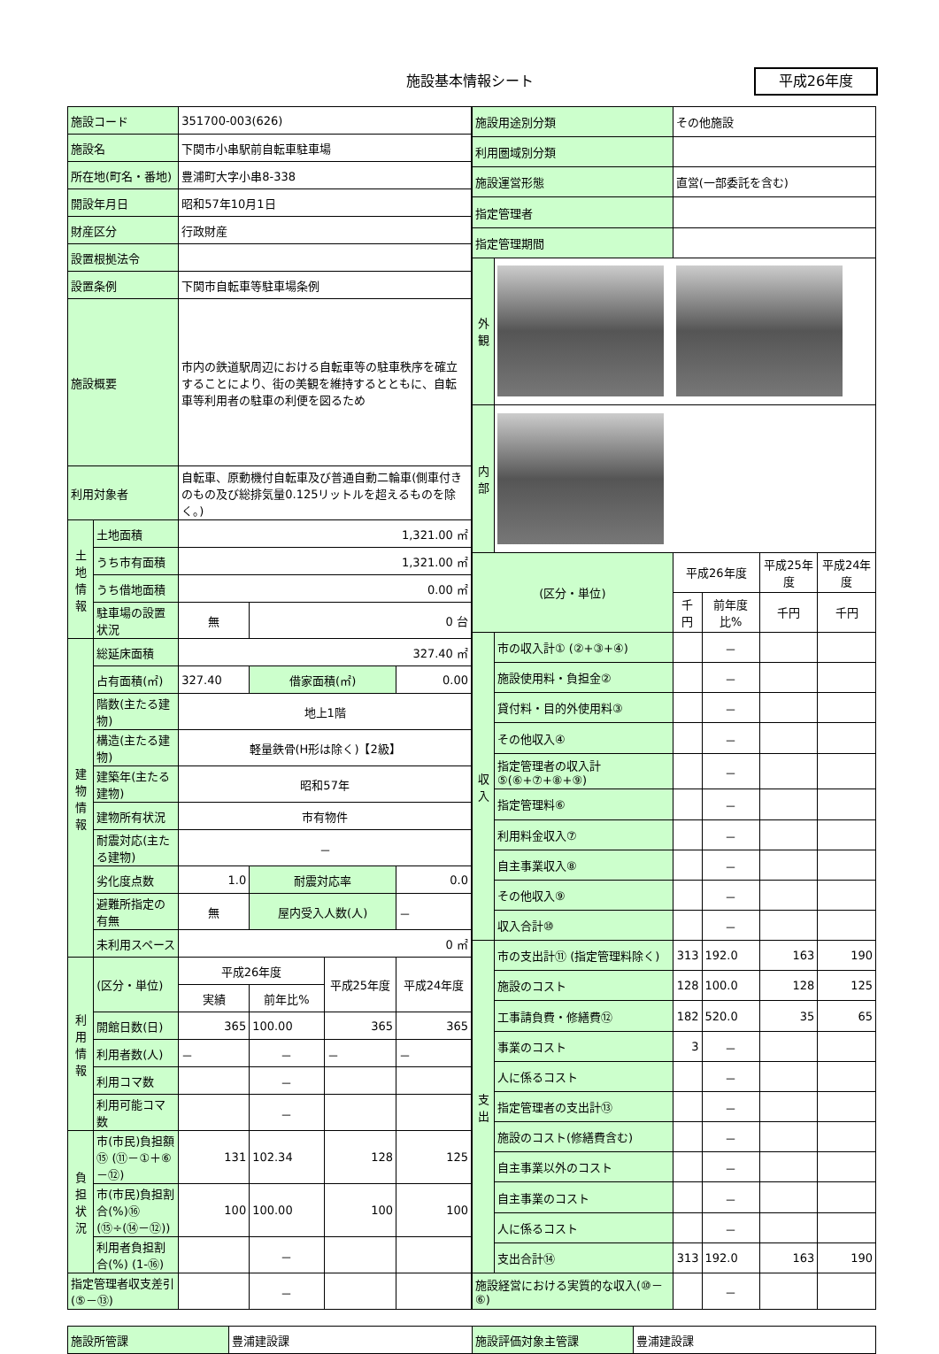施設基本情報シート 平成26年度
| 施設コード | | 351700-003(626) | | | |
| 施設名 | | 下関市小串駅前自転車駐車場 | | | |
| 所在地(町名・番地) | | 豊浦町大字小串8-338 | | | |
| 開設年月日 | | 昭和57年10月1日 | | | |
| 財産区分 | | 行政財産 | | | |
| 設置根拠法令 | | | | | |
| 設置条例 | | 下関市自転車等駐車場条例 | | | |
| 施設概要 | | 市内の鉄道駅周辺における自転車等の駐車秩序を確立することにより、街の美観を維持するとともに、自転車等利用者の駐車の利便を図るため | | | |
| 利用対象者 | | 自転車、原動機付自転車及び普通自動二輪車(側車付きのもの及び総排気量0.125リットルを超えるものを除く。) | | | |
| 土地情報 | 土地面積 | 1,321.00 ㎡ | | | |
| | うち市有面積 | 1,321.00 ㎡ | | | |
| | うち借地面積 | 0.00 ㎡ | | | |
| | 駐車場の設置状況 | 無 | 0 台 | | |
| 建物情報 | 総延床面積 | 327.40 ㎡ | | | |
| | 占有面積(㎡) | 327.40 | 借家面積(㎡) | | 0.00 |
| | 階数(主たる建物) | 地上1階 | | | |
| | 構造(主たる建物) | 軽量鉄骨(H形は除く)【2級】 | | | |
| | 建築年(主たる建物) | 昭和57年 | | | |
| | 建物所有状況 | 市有物件 | | | |
| | 耐震対応(主たる建物) | － | | | |
| | 劣化度点数 | 1.0 | 耐震対応率 | | 0.0 |
| | 避難所指定の有無 | 無 | 屋内受入人数(人) | | － |
| | 未利用スペース | 0 ㎡ | | | |
| 利用情報 | (区分・単位) | 平成26年度 | | 平成25年度 | 平成24年度 |
| | | 実績 | 前年比% | | |
| | 開館日数(日) | 365 | 100.00 | 365 | 365 |
| | 利用者数(人) | － | － | － | － |
| | 利用コマ数 | | － | | |
| | 利用可能コマ数 | | － | | |
| 負担状況 | 市(市民)負担額⑮ (⑪－①＋⑥－⑫) | 131 | 102.34 | 128 | 125 |
| | 市(市民)負担割合(%)⑯ (⑮÷(⑭－⑫)) | 100 | 100.00 | 100 | 100 |
| | 利用者負担割合(%) (1-⑯) | | － | | |
| 指定管理者収支差引 (⑤－⑬) | | | － | | |
| 施設用途別分類 | | その他施設 | | | |
| 利用圏域別分類 | | | | | |
| 施設運営形態 | | 直営(一部委託を含む) | | | |
| 指定管理者 | | | | | |
| 指定管理期間 | | | | | |
| 外観 | | | | | |
| 内部 | | | | | |
| (区分・単位) | | 平成26年度 | | 平成25年度 | 平成24年度 |
| | | 千円 | 前年度比% | 千円 | 千円 |
| 収入 | 市の収入計① (②+③+④) | | － | | |
| | 施設使用料・負担金② | | － | | |
| | 貸付料・目的外使用料③ | | － | | |
| | その他収入④ | | － | | |
| | 指定管理者の収入計 ⑤(⑥+⑦+⑧+⑨) | | － | | |
| | 指定管理料⑥ | | － | | |
| | 利用料金収入⑦ | | － | | |
| | 自主事業収入⑧ | | － | | |
| | その他収入⑨ | | － | | |
| | 収入合計⑩ | | － | | |
| 支出 | 市の支出計⑪ (指定管理料除く) | 313 | 192.0 | 163 | 190 |
| | 施設のコスト | 128 | 100.0 | 128 | 125 |
| | 工事請負費・修繕費⑫ | 182 | 520.0 | 35 | 65 |
| | 事業のコスト | 3 | － | | |
| | 人に係るコスト | | － | | |
| | 指定管理者の支出計⑬ | | － | | |
| | 施設のコスト(修繕費含む) | | － | | |
| | 自主事業以外のコスト | | － | | |
| | 自主事業のコスト | | － | | |
| | 人に係るコスト | | － | | |
| | 支出合計⑭ | 313 | 192.0 | 163 | 190 |
| 施設経営における実質的な収入(⑩－⑥) | | | － | | |
| 施設所管課 | 豊浦建設課 | 施設評価対象主管課 | 豊浦建設課 |